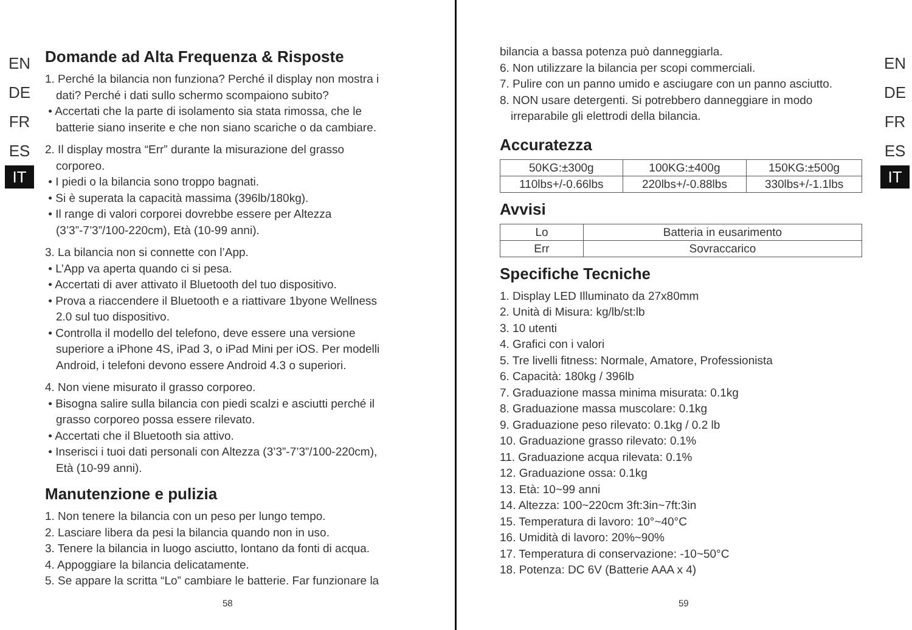EN
DE
FR
ES
IT
Domande ad Alta Frequenza & Risposte
1. Perché la bilancia non funziona? Perché il display non mostra i
dati? Perché i dati sullo schermo scompaiono subito?
• Accertati che la parte di isolamento sia stata rimossa, che le
batterie siano inserite e che non siano scariche o da cambiare.
2. Il display mostra “Err” durante la misurazione del grasso
corporeo.
• I piedi o la bilancia sono troppo bagnati.
• Si è superata la capacità massima (396lb/180kg).
• Il range di valori corporei dovrebbe essere per Altezza
(3’3”-7’3”/100-220cm), Età (10-99 anni).
3. La bilancia non si connette con l’App.
• L’App va aperta quando ci si pesa.
• Accertati di aver attivato il Bluetooth del tuo dispositivo.
• Prova a riaccendere il Bluetooth e a riattivare 1byone Wellness
2.0 sul tuo dispositivo.
• Controlla il modello del telefono, deve essere una versione
superiore a iPhone 4S, iPad 3, o iPad Mini per iOS. Per modelli
Android, i telefoni devono essere Android 4.3 o superiori.
4. Non viene misurato il grasso corporeo.
• Bisogna salire sulla bilancia con piedi scalzi e asciutti perché il
grasso corporeo possa essere rilevato.
• Accertati che il Bluetooth sia attivo.
• Inserisci i tuoi dati personali con Altezza (3’3”-7’3”/100-220cm),
Età (10-99 anni).
Manutenzione e pulizia
1. Non tenere la bilancia con un peso per lungo tempo.
2. Lasciare libera da pesi la bilancia quando non in uso.
3. Tenere la bilancia in luogo asciutto, lontano da fonti di acqua.
4. Appoggiare la bilancia delicatamente.
5. Se appare la scritta “Lo” cambiare le batterie. Far funzionare la
58
bilancia a bassa potenza può danneggiarla.
6. Non utilizzare la bilancia per scopi commerciali.
7. Pulire con un panno umido e asciugare con un panno asciutto.
8. NON usare detergenti. Si potrebbero danneggiare in modo
irreparabile gli elettrodi della bilancia.
Accuratezza
| 50KG:±300g | 100KG:±400g | 150KG:±500g |
| 110lbs+/-0.66lbs | 220lbs+/-0.88lbs | 330lbs+/-1.1lbs |
Avvisi
| Lo | Batteria in eusarimento |
| Err | Sovraccarico |
Specifiche Tecniche
1. Display LED Illuminato da 27x80mm
2. Unità di Misura: kg/lb/st:lb
3. 10 utenti
4. Grafici con i valori
5. Tre livelli fitness: Normale, Amatore, Professionista
6. Capacità: 180kg / 396lb
7. Graduazione massa minima misurata: 0.1kg
8. Graduazione massa muscolare: 0.1kg
9. Graduazione peso rilevato: 0.1kg / 0.2 lb
10. Graduazione grasso rilevato: 0.1%
11. Graduazione acqua rilevata: 0.1%
12. Graduazione ossa: 0.1kg
13. Età: 10~99 anni
14. Altezza: 100~220cm 3ft:3in~7ft:3in
15. Temperatura di lavoro: 10°~40°C
16. Umidità di lavoro: 20%~90%
17. Temperatura di conservazione: -10~50°C
18. Potenza: DC 6V (Batterie AAA x 4)
EN
DE
FR
ES
IT
59